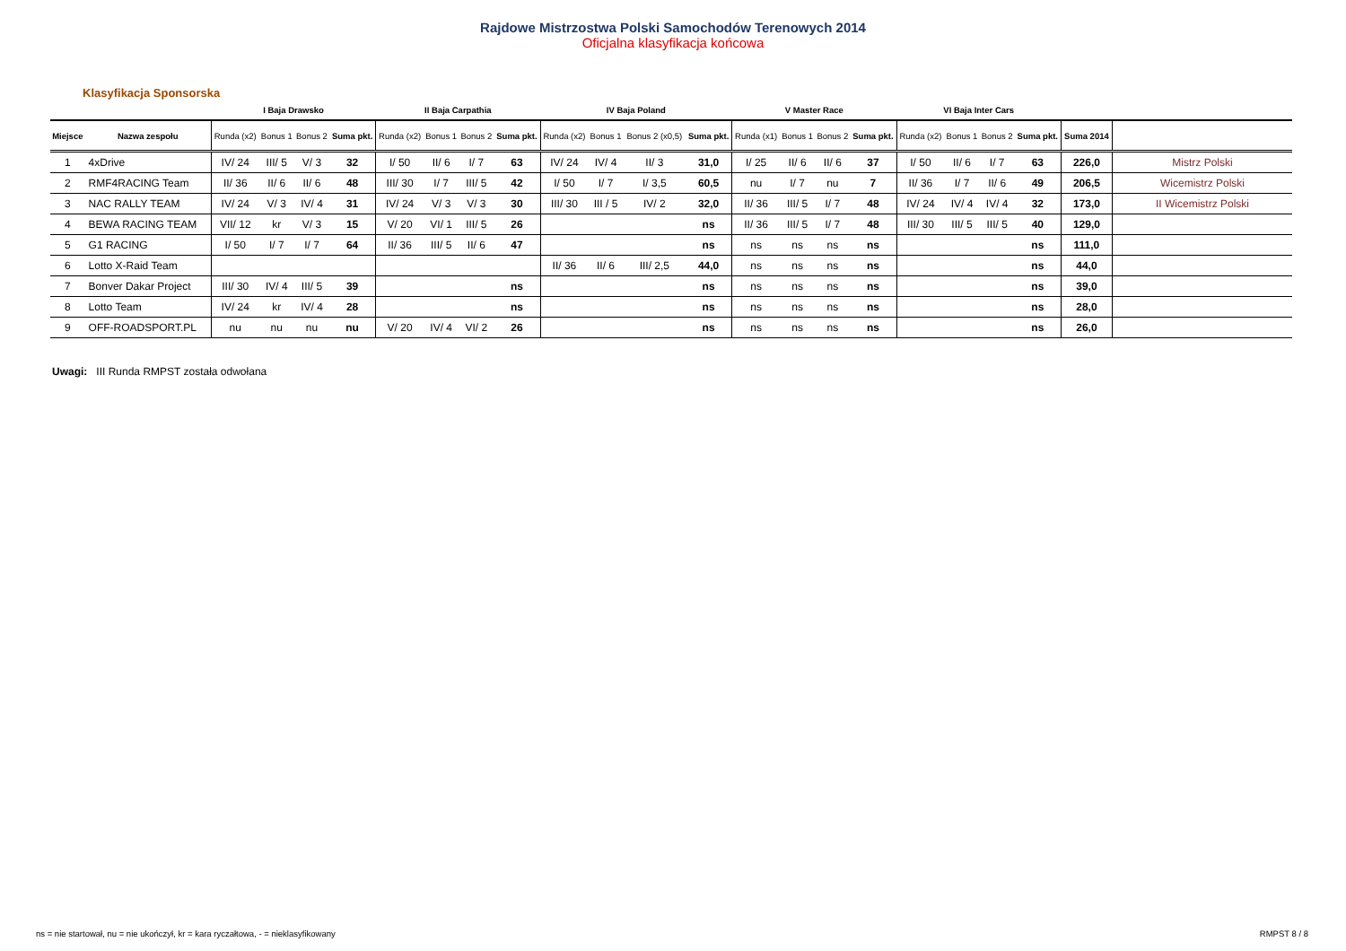Rajdowe Mistrzostwa Polski Samochodów Terenowych 2014
Oficjalna klasyfikacja końcowa
Klasyfikacja Sponsorska
| | | I Baja Drawsko | | | | II Baja Carpathia | | | | IV Baja Poland | | | | V Master Race | | | | VI Baja Inter Cars | | | | | |
| --- | --- | --- | --- | --- | --- | --- | --- | --- | --- | --- | --- | --- | --- | --- | --- | --- | --- | --- | --- | --- | --- | --- | --- |
| Miejsce | Nazwa zespołu | Runda (x2) | Bonus 1 | Bonus 2 | Suma pkt. | Runda (x2) | Bonus 1 | Bonus 2 | Suma pkt. | Runda (x2) | Bonus 1 | Bonus 2 (x0,5) | Suma pkt. | Runda (x1) | Bonus 1 | Bonus 2 | Suma pkt. | Runda (x2) | Bonus 1 | Bonus 2 | Suma pkt. | Suma 2014 | |
| 1 | 4xDrive | IV/ 24 | III/ 5 | V/ 3 | 32 | I/ 50 | II/ 6 | I/ 7 | 63 | IV/ 24 | IV/ 4 | II/ 3 | 31,0 | I/ 25 | II/ 6 | II/ 6 | 37 | I/ 50 | II/ 6 | I/ 7 | 63 | 226,0 | Mistrz Polski |
| 2 | RMF4RACING Team | II/ 36 | II/ 6 | II/ 6 | 48 | III/ 30 | I/ 7 | III/ 5 | 42 | I/ 50 | I/ 7 | I/ 3,5 | 60,5 | nu | I/ 7 | nu | 7 | II/ 36 | I/ 7 | II/ 6 | 49 | 206,5 | Wicemistrz Polski |
| 3 | NAC RALLY TEAM | IV/ 24 | V/ 3 | IV/ 4 | 31 | IV/ 24 | V/ 3 | V/ 3 | 30 | III/ 30 | III / 5 | IV/ 2 | 32,0 | II/ 36 | III/ 5 | I/ 7 | 48 | IV/ 24 | IV/ 4 | IV/ 4 | 32 | 173,0 | II Wicemistrz Polski |
| 4 | BEWA RACING TEAM | VII/ 12 | kr | V/ 3 | 15 | V/ 20 | VI/ 1 | III/ 5 | 26 | | | | ns | II/ 36 | III/ 5 | I/ 7 | 48 | III/ 30 | III/ 5 | III/ 5 | 40 | 129,0 | |
| 5 | G1 RACING | I/ 50 | I/ 7 | I/ 7 | 64 | II/ 36 | III/ 5 | II/ 6 | 47 | | | | ns | ns | ns | ns | ns | | | | ns | 111,0 | |
| 6 | Lotto X-Raid Team | | | | | | | | | II/ 36 | II/ 6 | III/ 2,5 | 44,0 | ns | ns | ns | ns | | | | ns | 44,0 | |
| 7 | Bonver Dakar Project | III/ 30 | IV/ 4 | III/ 5 | 39 | | | | ns | | | | ns | ns | ns | ns | ns | | | | ns | 39,0 | |
| 8 | Lotto Team | IV/ 24 | kr | IV/ 4 | 28 | | | | ns | | | | ns | ns | ns | ns | ns | | | | ns | 28,0 | |
| 9 | OFF-ROADSPORT.PL | nu | nu | nu | nu | V/ 20 | IV/ 4 | VI/ 2 | 26 | | | | ns | ns | ns | ns | ns | | | | ns | 26,0 | |
Uwagi: III Runda RMPST została odwołana
ns = nie startował, nu = nie ukończył, kr = kara ryczałtowa, - = nieklasyfikowany
RMPST 8 / 8